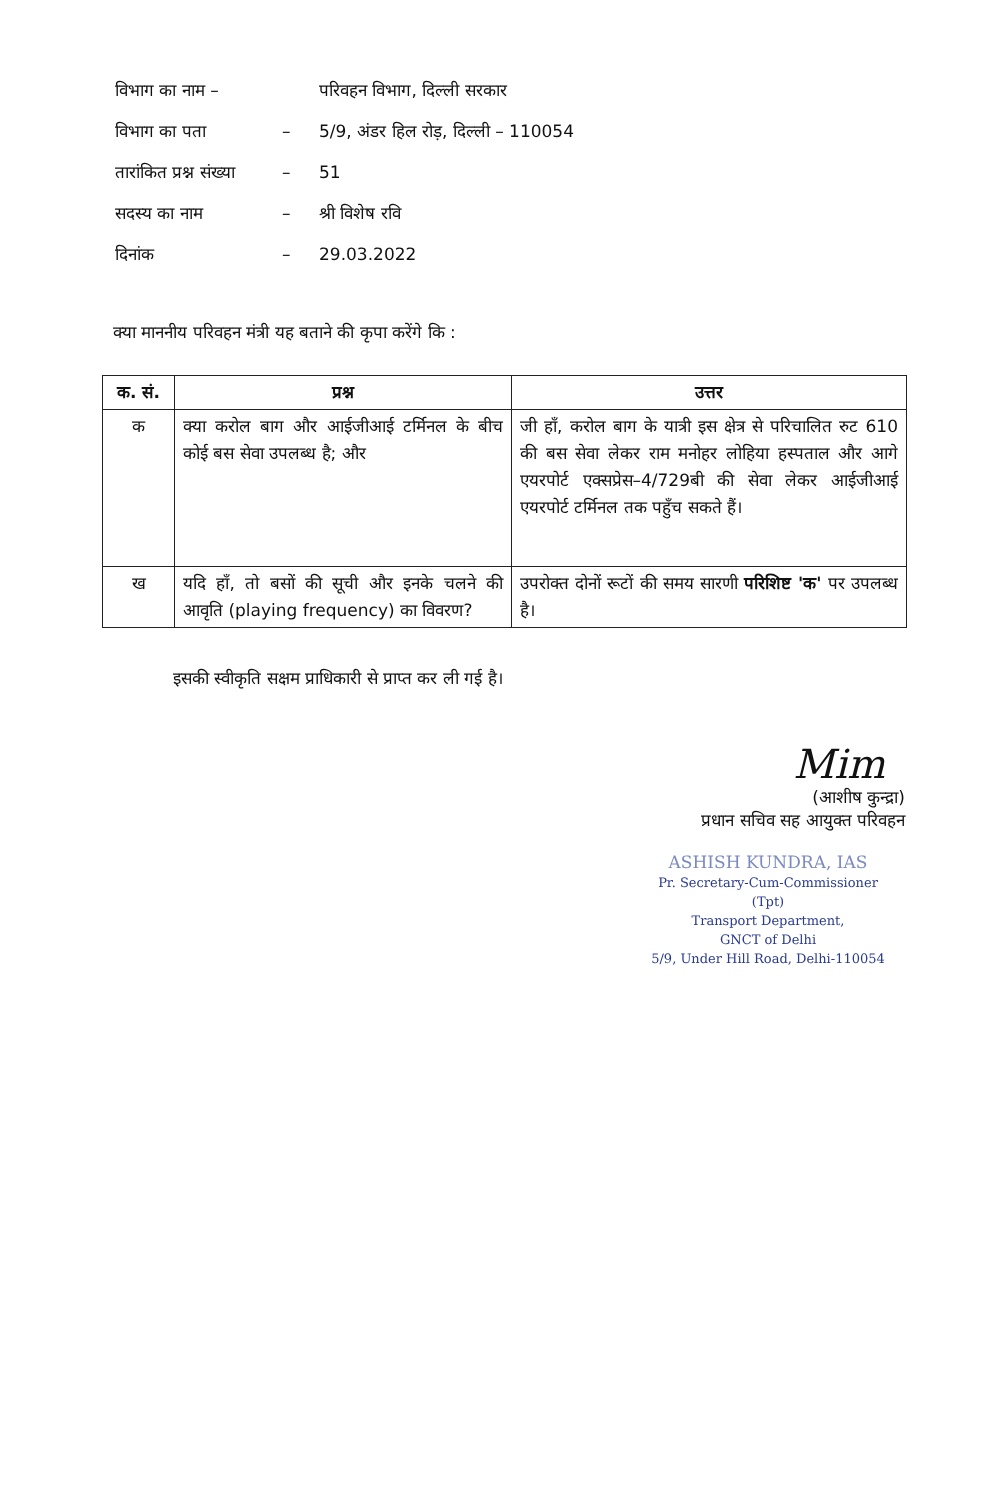| विभाग का नाम – | | परिवहन विभाग, दिल्ली सरकार |
| विभाग का पता | – | 5/9, अंडर हिल रोड़, दिल्ली – 110054 |
| तारांकित प्रश्न संख्या | – | 51 |
| सदस्य का नाम | – | श्री विशेष रवि |
| दिनांक | – | 29.03.2022 |
क्या माननीय परिवहन मंत्री यह बताने की कृपा करेंगे कि :
| क. सं. | प्रश्न | उत्तर |
| --- | --- | --- |
| क | क्या करोल बाग और आईजीआई टर्मिनल के बीच कोई बस सेवा उपलब्ध है; और | जी हाँ, करोल बाग के यात्री इस क्षेत्र से परिचालित रुट 610 की बस सेवा लेकर राम मनोहर लोहिया हस्पताल और आगे एयरपोर्ट एक्सप्रेस–4/729बी की सेवा लेकर आईजीआई एयरपोर्ट टर्मिनल तक पहुँच सकते हैं। |
| ख | यदि हाँ, तो बसों की सूची और इनके चलने की आवृति (playing frequency) का विवरण? | उपरोक्त दोनों रूटों की समय सारणी परिशिष्ट 'क' पर उपलब्ध है। |
इसकी स्वीकृति सक्षम प्राधिकारी से प्राप्त कर ली गई है।
Mim
(आशीष कुन्द्रा)
प्रधान सचिव सह आयुक्त परिवहन
ASHISH KUNDRA, IAS
Pr. Secretary-Cum-Commissioner (Tpt)
Transport Department,
GNCT of Delhi
5/9, Under Hill Road, Delhi-110054